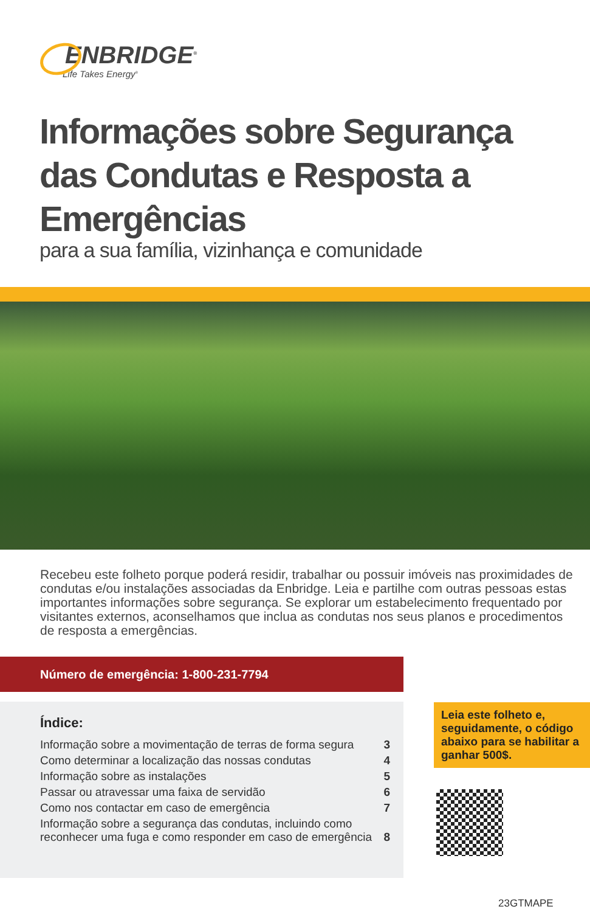ENBRIDGE<sup>®</sup>
Life Takes Energy<sup>®</sup>
Informações sobre Segurança das Condutas e Resposta a Emergências
para a sua família, vizinhança e comunidade
Recebeu este folheto porque poderá residir, trabalhar ou possuir imóveis nas proximidades de condutas e/ou instalações associadas da Enbridge. Leia e partilhe com outras pessoas estas importantes informações sobre segurança. Se explorar um estabelecimento frequentado por visitantes externos, aconselhamos que inclua as condutas nos seus planos e procedimentos de resposta a emergências.
Número de emergência: 1-800-231-7794
Índice:
| Informação sobre a movimentação de terras de forma segura | 3 |
| Como determinar a localização das nossas condutas | 4 |
| Informação sobre as instalações | 5 |
| Passar ou atravessar uma faixa de servidão | 6 |
| Como nos contactar em caso de emergência | 7 |
| Informação sobre a segurança das condutas, incluindo como reconhecer uma fuga e como responder em caso de emergência | 8 |
Leia este folheto e, seguidamente, o código abaixo para se habilitar a ganhar 500$.
23GTMAPE